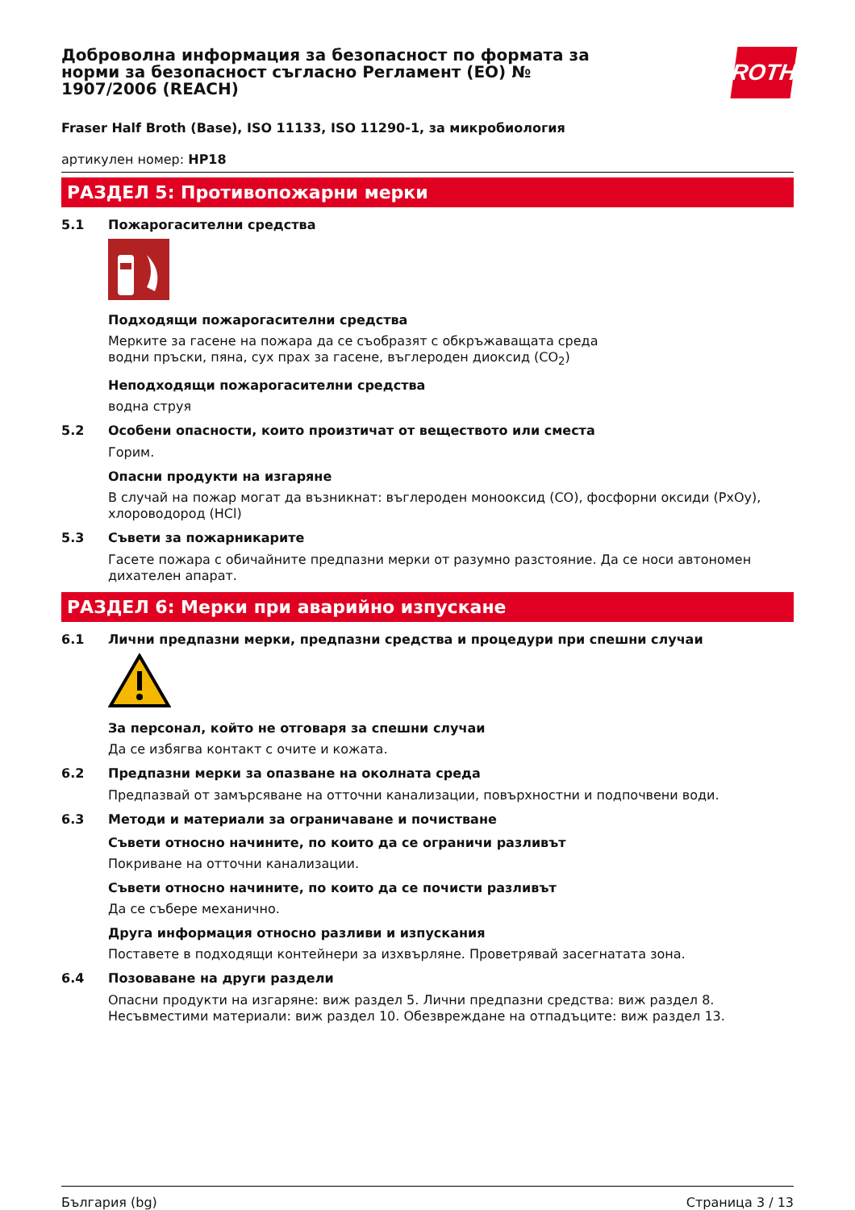Доброволна информация за безопасност по формата за норми за безопасност съгласно Регламент (ЕО) № 1907/2006 (REACH)
ROTH
Fraser Half Broth (Base), ISO 11133, ISO 11290-1, за микробиология
артикулен номер: HP18
РАЗДЕЛ 5: Противопожарни мерки
5.1 Пожарогасителни средства
Подходящи пожарогасителни средства
Мерките за гасене на пожара да се съобразят с обкръжаващата среда
водни пръски, пяна, сух прах за гасене, въглероден диоксид (CO<sub>2</sub>)
Неподходящи пожарогасителни средства
водна струя
5.2 Особени опасности, които произтичат от веществото или сместа
Горим.
Опасни продукти на изгаряне
В случай на пожар могат да възникнат: въглероден монооксид (CO), фосфорни оксиди (PxOy), хлороводород (HCl)
5.3 Съвети за пожарникарите
Гасете пожара с обичайните предпазни мерки от разумно разстояние. Да се носи автономен дихателен апарат.
РАЗДЕЛ 6: Мерки при аварийно изпускане
6.1 Лични предпазни мерки, предпазни средства и процедури при спешни случаи
За персонал, който не отговаря за спешни случаи
Да се избягва контакт с очите и кожата.
6.2 Предпазни мерки за опазване на околната среда
Предпазвай от замърсяване на отточни канализации, повърхностни и подпочвени води.
6.3 Методи и материали за ограничаване и почистване
Съвети относно начините, по които да се ограничи разливът
Покриване на отточни канализации.
Съвети относно начините, по които да се почисти разливът
Да се събере механично.
Друга информация относно разливи и изпускания
Поставете в подходящи контейнери за изхвърляне. Проветрявай засегнатата зона.
6.4 Позоваване на други раздели
Опасни продукти на изгаряне: виж раздел 5. Лични предпазни средства: виж раздел 8.
Несъвместими материали: виж раздел 10. Обезвреждане на отпадъците: виж раздел 13.
България (bg) Страница 3 / 13